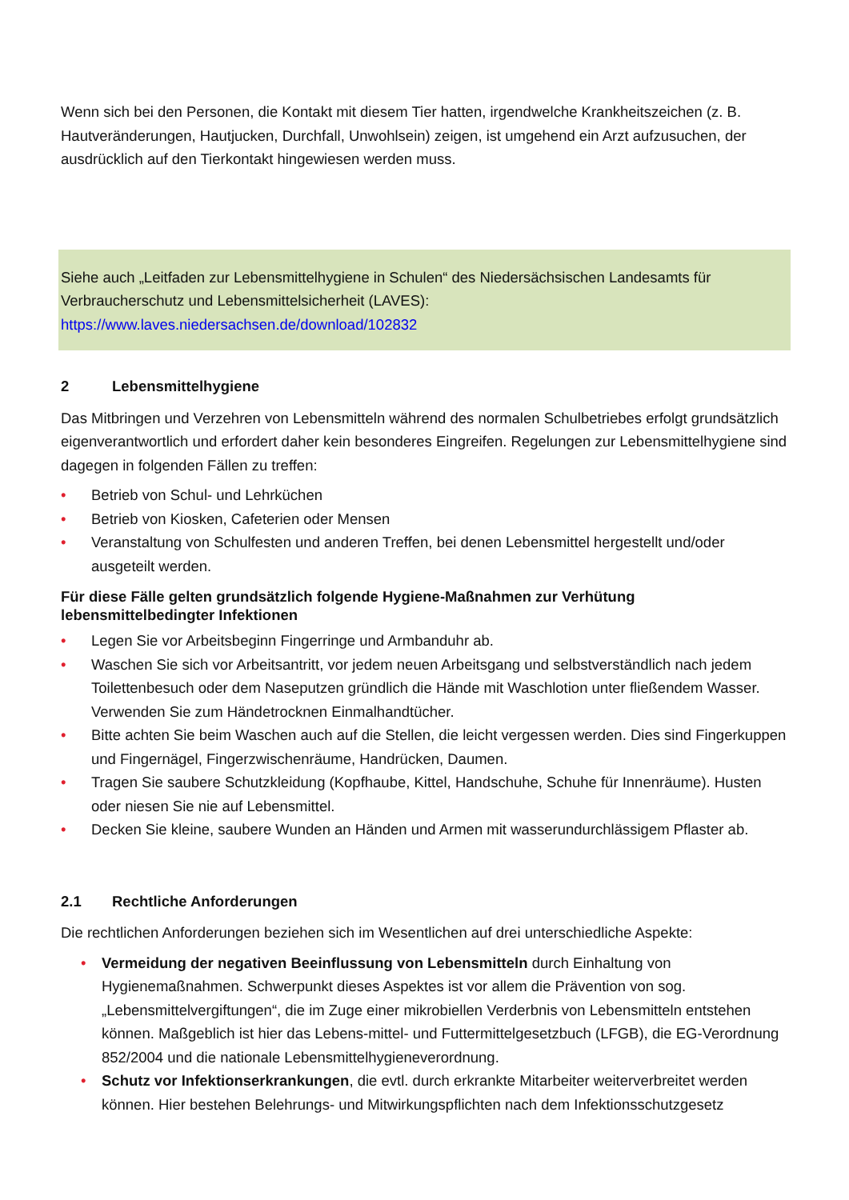Wenn sich bei den Personen, die Kontakt mit diesem Tier hatten, irgendwelche Krankheitszeichen (z. B. Hautveränderungen, Hautjucken, Durchfall, Unwohlsein) zeigen, ist umgehend ein Arzt aufzusuchen, der ausdrücklich auf den Tierkontakt hingewiesen werden muss.
Siehe auch „Leitfaden zur Lebensmittelhygiene in Schulen“ des Niedersächsischen Landesamts für Verbraucherschutz und Lebensmittelsicherheit (LAVES):
https://www.laves.niedersachsen.de/download/102832
2 Lebensmittelhygiene
Das Mitbringen und Verzehren von Lebensmitteln während des normalen Schulbetriebes erfolgt grundsätzlich eigenverantwortlich und erfordert daher kein besonderes Eingreifen. Regelungen zur Lebensmittelhygiene sind dagegen in folgenden Fällen zu treffen:
• Betrieb von Schul- und Lehrküchen
• Betrieb von Kiosken, Cafeterien oder Mensen
• Veranstaltung von Schulfesten und anderen Treffen, bei denen Lebensmittel hergestellt und/oder ausgeteilt werden.
Für diese Fälle gelten grundsätzlich folgende Hygiene-Maßnahmen zur Verhütung lebensmittelbedingter Infektionen
• Legen Sie vor Arbeitsbeginn Fingerringe und Armbanduhr ab.
• Waschen Sie sich vor Arbeitsantritt, vor jedem neuen Arbeitsgang und selbstverständlich nach jedem Toilettenbesuch oder dem Naseputzen gründlich die Hände mit Waschlotion unter fließendem Wasser. Verwenden Sie zum Händetrocknen Einmalhandtücher.
• Bitte achten Sie beim Waschen auch auf die Stellen, die leicht vergessen werden. Dies sind Fingerkuppen und Fingernägel, Fingerzwischenräume, Handrücken, Daumen.
• Tragen Sie saubere Schutzkleidung (Kopfhaube, Kittel, Handschuhe, Schuhe für Innenräume). Husten oder niesen Sie nie auf Lebensmittel.
• Decken Sie kleine, saubere Wunden an Händen und Armen mit wasserundurchlässigem Pflaster ab.
2.1 Rechtliche Anforderungen
Die rechtlichen Anforderungen beziehen sich im Wesentlichen auf drei unterschiedliche Aspekte:
• Vermeidung der negativen Beeinflussung von Lebensmitteln durch Einhaltung von Hygienemaßnahmen. Schwerpunkt dieses Aspektes ist vor allem die Prävention von sog. „Lebensmittelvergiftungen“, die im Zuge einer mikrobiellen Verderbnis von Lebensmitteln entstehen können. Maßgeblich ist hier das Lebens-mittel- und Futtermittelgesetzbuch (LFGB), die EG-Verordnung 852/2004 und die nationale Lebensmittelhygieneverordnung.
• Schutz vor Infektionserkrankungen, die evtl. durch erkrankte Mitarbeiter weiterverbreitet werden können. Hier bestehen Belehrungs- und Mitwirkungspflichten nach dem Infektionsschutzgesetz